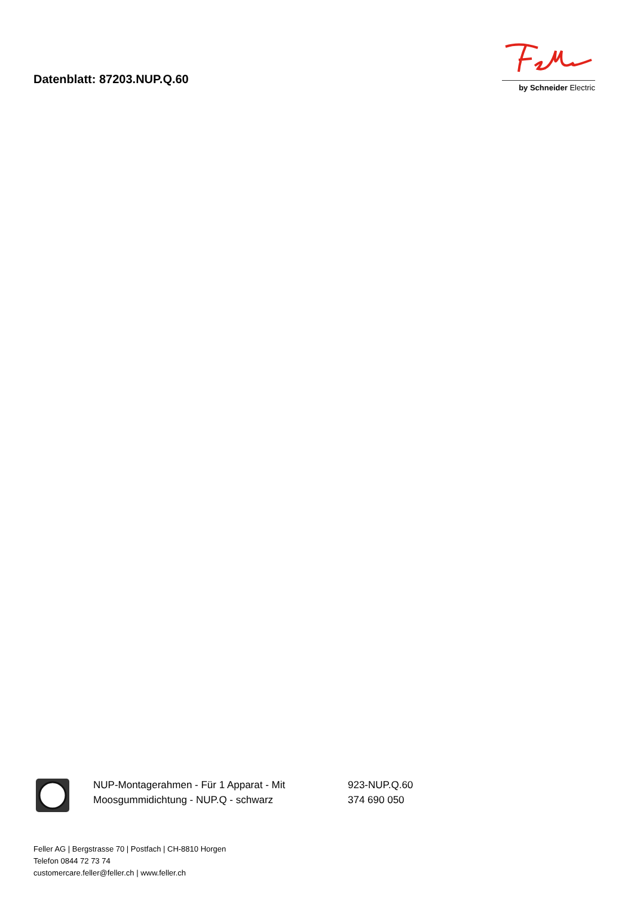Datenblatt: 87203.NUP.Q.60
by Schneider Electric
NUP-Montagerahmen - Für 1 Apparat - Mit Moosgummidichtung - NUP.Q - schwarz
923-NUP.Q.60
374 690 050
Feller AG | Bergstrasse 70 | Postfach | CH-8810 Horgen
Telefon 0844 72 73 74
customercare.feller@feller.ch | www.feller.ch